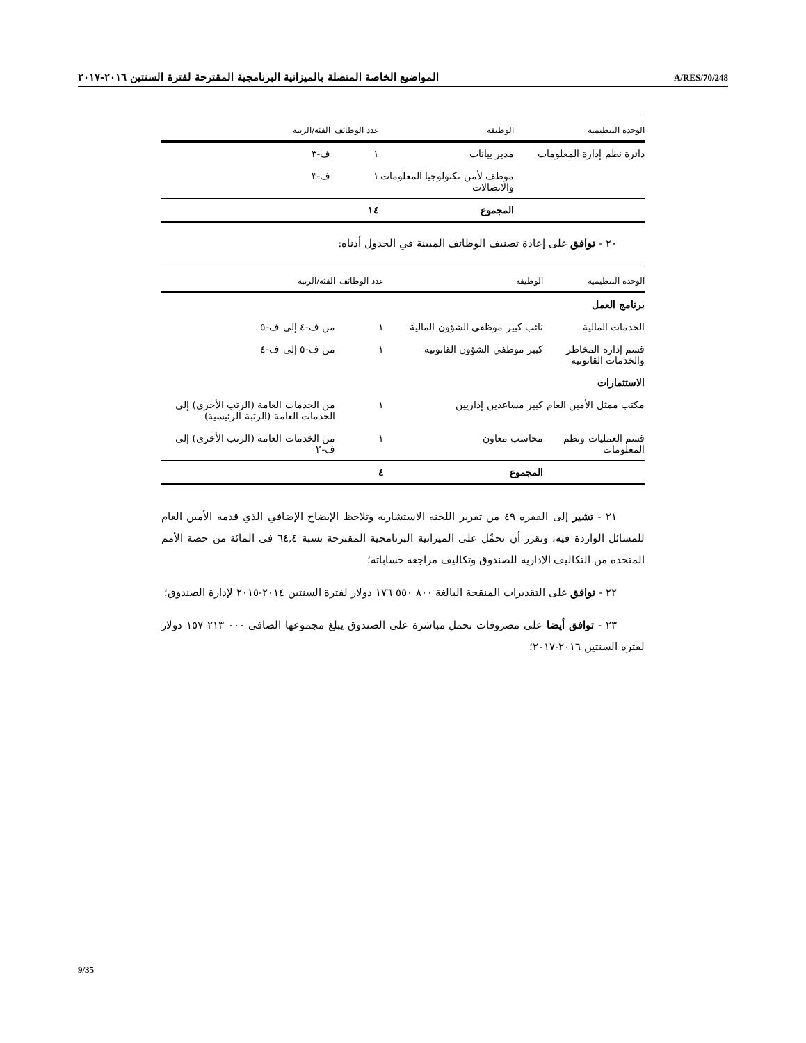المواضيع الخاصة المتصلة بالميزانية البرنامجية المقترحة لفترة السنتين ٢٠١٦-٢٠١٧ A/RES/70/248
| الوحدة التنظيمية | الوظيفة | عدد الوظائف | الفئة/الرتبة |
| --- | --- | --- | --- |
| دائرة نظم إدارة المعلومات | مدير بيانات | ١ | ف-٣ |
| | موظف لأمن تكنولوجيا المعلومات والاتصالات | ١ | ف-٣ |
| | المجموع | ١٤ | |
٢٠ - توافق على إعادة تصنيف الوظائف المبينة في الجدول أدناه:
| الوحدة التنظيمية | الوظيفة | عدد الوظائف | الفئة/الرتبة |
| --- | --- | --- | --- |
| برنامج العمل | | | |
| الخدمات المالية | نائب كبير موظفي الشؤون المالية | ١ | من ف-٤ إلى ف-٥ |
| قسم إدارة المخاطر والخدمات القانونية | كبير موظفي الشؤون القانونية | ١ | من ف-٥ إلى ف-٤ |
| الاستثمارات | | | |
| مكتب ممثل الأمين العام | كبير مساعدين إداريين | ١ | من الخدمات العامة (الرتب الأخرى) إلى الخدمات العامة (الرتبة الرئيسية) |
| قسم العمليات ونظم المعلومات | محاسب معاون | ١ | من الخدمات العامة (الرتب الأخرى) إلى ف-٢ |
| | المجموع | ٤ | |
٢١ - تشير إلى الفقرة ٤٩ من تقرير اللجنة الاستشارية وتلاحظ الإيضاح الإضافي الذي قدمه الأمين العام للمسائل الواردة فيه، وتقرر أن تحمِّل على الميزانية البرنامجية المقترحة نسبة ٦٤,٤ في المائة من حصة الأمم المتحدة من التكاليف الإدارية للصندوق وتكاليف مراجعة حساباته؛
٢٢ - توافق على التقديرات المنقحة البالغة ٨٠٠ ٥٥٠ ١٧٦ دولار لفترة السنتين ٢٠١٤-٢٠١٥ لإدارة الصندوق؛
٢٣ - توافق أيضا على مصروفات تحمل مباشرة على الصندوق يبلغ مجموعها الصافي ٠٠٠ ٢١٣ ١٥٧ دولار لفترة السنتين ٢٠١٦-٢٠١٧؛
9/35